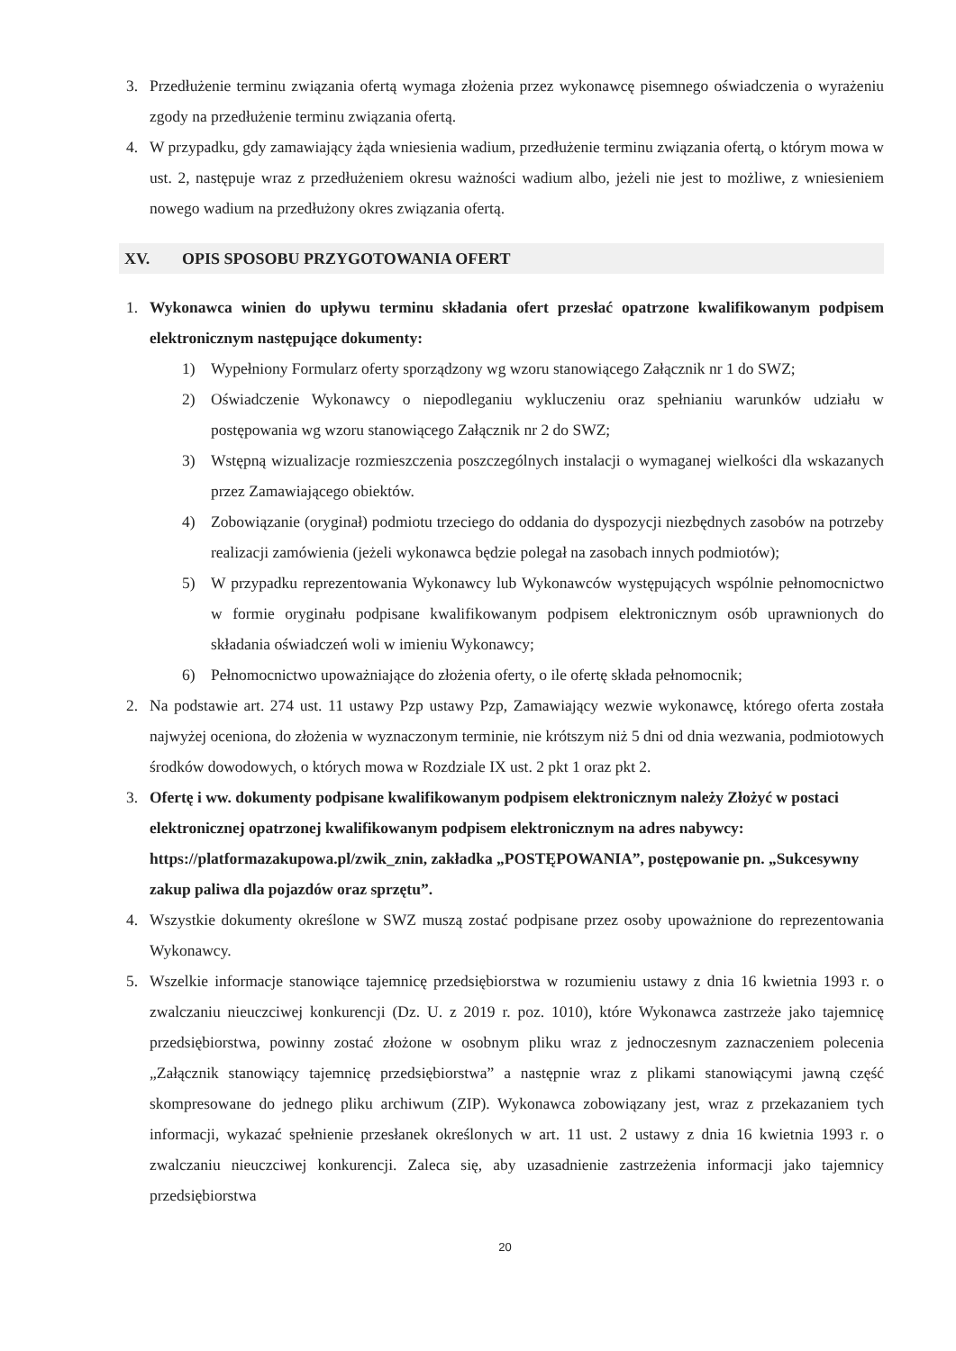3. Przedłużenie terminu związania ofertą wymaga złożenia przez wykonawcę pisemnego oświadczenia o wyrażeniu zgody na przedłużenie terminu związania ofertą.
4. W przypadku, gdy zamawiający żąda wniesienia wadium, przedłużenie terminu związania ofertą, o którym mowa w ust. 2, następuje wraz z przedłużeniem okresu ważności wadium albo, jeżeli nie jest to możliwe, z wniesieniem nowego wadium na przedłużony okres związania ofertą.
XV. OPIS SPOSOBU PRZYGOTOWANIA OFERT
1. Wykonawca winien do upływu terminu składania ofert przesłać opatrzone kwalifikowanym podpisem elektronicznym następujące dokumenty:
1) Wypełniony Formularz oferty sporządzony wg wzoru stanowiącego Załącznik nr 1 do SWZ;
2) Oświadczenie Wykonawcy o niepodleganiu wykluczeniu oraz spełnianiu warunków udziału w postępowania wg wzoru stanowiącego Załącznik nr 2 do SWZ;
3) Wstępną wizualizacje rozmieszczenia poszczególnych instalacji o wymaganej wielkości dla wskazanych przez Zamawiającego obiektów.
4) Zobowiązanie (oryginał) podmiotu trzeciego do oddania do dyspozycji niezbędnych zasobów na potrzeby realizacji zamówienia (jeżeli wykonawca będzie polegał na zasobach innych podmiotów);
5) W przypadku reprezentowania Wykonawcy lub Wykonawców występujących wspólnie pełnomocnictwo w formie oryginału podpisane kwalifikowanym podpisem elektronicznym osób uprawnionych do składania oświadczeń woli w imieniu Wykonawcy;
6) Pełnomocnictwo upoważniające do złożenia oferty, o ile ofertę składa pełnomocnik;
2. Na podstawie art. 274 ust. 11 ustawy Pzp ustawy Pzp, Zamawiający wezwie wykonawcę, którego oferta została najwyżej oceniona, do złożenia w wyznaczonym terminie, nie krótszym niż 5 dni od dnia wezwania, podmiotowych środków dowodowych, o których mowa w Rozdziale IX ust. 2 pkt 1 oraz pkt 2.
3. Ofertę i ww. dokumenty podpisane kwalifikowanym podpisem elektronicznym należy Złożyć w postaci elektronicznej opatrzonej kwalifikowanym podpisem elektronicznym na adres nabywcy: https://platformazakupowa.pl/zwik_znin, zakładka „POSTĘPOWANIA”, postępowanie pn. „Sukcesywny zakup paliwa dla pojazdów oraz sprzętu”.
4. Wszystkie dokumenty określone w SWZ muszą zostać podpisane przez osoby upoważnione do reprezentowania Wykonawcy.
5. Wszelkie informacje stanowiące tajemnicę przedsiębiorstwa w rozumieniu ustawy z dnia 16 kwietnia 1993 r. o zwalczaniu nieuczciwej konkurencji (Dz. U. z 2019 r. poz. 1010), które Wykonawca zastrzeże jako tajemnicę przedsiębiorstwa, powinny zostać złożone w osobnym pliku wraz z jednoczesnym zaznaczeniem polecenia „Załącznik stanowiący tajemnicę przedsiębiorstwa” a następnie wraz z plikami stanowiącymi jawną część skompresowane do jednego pliku archiwum (ZIP). Wykonawca zobowiązany jest, wraz z przekazaniem tych informacji, wykazać spełnienie przesłanek określonych w art. 11 ust. 2 ustawy z dnia 16 kwietnia 1993 r. o zwalczaniu nieuczciwej konkurencji. Zaleca się, aby uzasadnienie zastrzeżenia informacji jako tajemnicy przedsiębiorstwa
20